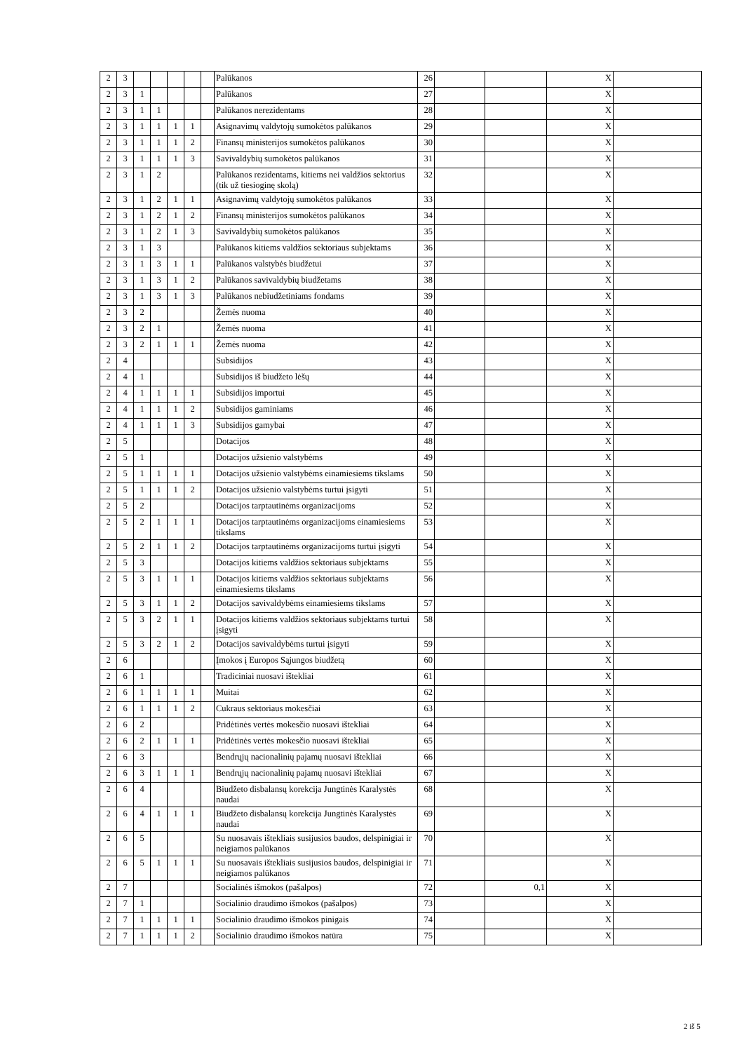| 2 | 3 | | | | | | Palūkanos | 26 | | | X | |
| 2 | 3 | 1 | | | | | Palūkanos | 27 | | | X | |
| 2 | 3 | 1 | 1 | | | | Palūkanos nerezidentams | 28 | | | X | |
| 2 | 3 | 1 | 1 | 1 | 1 | | Asignavimų valdytojų sumokėtos palūkanos | 29 | | | X | |
| 2 | 3 | 1 | 1 | 1 | 2 | | Finansų ministerijos sumokėtos palūkanos | 30 | | | X | |
| 2 | 3 | 1 | 1 | 1 | 3 | | Savivaldybių sumokėtos palūkanos | 31 | | | X | |
| 2 | 3 | 1 | 2 | | | | Palūkanos rezidentams, kitiems nei valdžios sektorius (tik už tiesioginę skolą) | 32 | | | X | |
| 2 | 3 | 1 | 2 | 1 | 1 | | Asignavimų valdytojų sumokėtos palūkanos | 33 | | | X | |
| 2 | 3 | 1 | 2 | 1 | 2 | | Finansų ministerijos sumokėtos palūkanos | 34 | | | X | |
| 2 | 3 | 1 | 2 | 1 | 3 | | Savivaldybių sumokėtos palūkanos | 35 | | | X | |
| 2 | 3 | 1 | 3 | | | | Palūkanos kitiems valdžios sektoriaus subjektams | 36 | | | X | |
| 2 | 3 | 1 | 3 | 1 | 1 | | Palūkanos valstybės biudžetui | 37 | | | X | |
| 2 | 3 | 1 | 3 | 1 | 2 | | Palūkanos savivaldybių biudžetams | 38 | | | X | |
| 2 | 3 | 1 | 3 | 1 | 3 | | Palūkanos nebiudžetiniams fondams | 39 | | | X | |
| 2 | 3 | 2 | | | | | Žemės nuoma | 40 | | | X | |
| 2 | 3 | 2 | 1 | | | | Žemės nuoma | 41 | | | X | |
| 2 | 3 | 2 | 1 | 1 | 1 | | Žemės nuoma | 42 | | | X | |
| 2 | 4 | | | | | | Subsidijos | 43 | | | X | |
| 2 | 4 | 1 | | | | | Subsidijos iš biudžeto lėšų | 44 | | | X | |
| 2 | 4 | 1 | 1 | 1 | 1 | | Subsidijos importui | 45 | | | X | |
| 2 | 4 | 1 | 1 | 1 | 2 | | Subsidijos gaminiams | 46 | | | X | |
| 2 | 4 | 1 | 1 | 1 | 3 | | Subsidijos gamybai | 47 | | | X | |
| 2 | 5 | | | | | | Dotacijos | 48 | | | X | |
| 2 | 5 | 1 | | | | | Dotacijos užsienio valstybėms | 49 | | | X | |
| 2 | 5 | 1 | 1 | 1 | 1 | | Dotacijos užsienio valstybėms einamiesiems tikslams | 50 | | | X | |
| 2 | 5 | 1 | 1 | 1 | 2 | | Dotacijos užsienio valstybėms turtui įsigyti | 51 | | | X | |
| 2 | 5 | 2 | | | | | Dotacijos tarptautinėms organizacijoms | 52 | | | X | |
| 2 | 5 | 2 | 1 | 1 | 1 | | Dotacijos tarptautinėms organizacijoms einamiesiems tikslams | 53 | | | X | |
| 2 | 5 | 2 | 1 | 1 | 2 | | Dotacijos tarptautinėms organizacijoms turtui įsigyti | 54 | | | X | |
| 2 | 5 | 3 | | | | | Dotacijos kitiems valdžios sektoriaus subjektams | 55 | | | X | |
| 2 | 5 | 3 | 1 | 1 | 1 | | Dotacijos kitiems valdžios sektoriaus subjektams einamiesiems tikslams | 56 | | | X | |
| 2 | 5 | 3 | 1 | 1 | 2 | | Dotacijos savivaldybėms einamiesiems tikslams | 57 | | | X | |
| 2 | 5 | 3 | 2 | 1 | 1 | | Dotacijos kitiems valdžios sektoriaus subjektams turtui įsigyti | 58 | | | X | |
| 2 | 5 | 3 | 2 | 1 | 2 | | Dotacijos savivaldybėms turtui įsigyti | 59 | | | X | |
| 2 | 6 | | | | | | Įmokos į Europos Sąjungos biudžetą | 60 | | | X | |
| 2 | 6 | 1 | | | | | Tradiciniai nuosavi ištekliai | 61 | | | X | |
| 2 | 6 | 1 | 1 | 1 | 1 | | Muitai | 62 | | | X | |
| 2 | 6 | 1 | 1 | 1 | 2 | | Cukraus sektoriaus mokesčiai | 63 | | | X | |
| 2 | 6 | 2 | | | | | Pridėtinės vertės mokesčio nuosavi ištekliai | 64 | | | X | |
| 2 | 6 | 2 | 1 | 1 | 1 | | Pridėtinės vertės mokesčio nuosavi ištekliai | 65 | | | X | |
| 2 | 6 | 3 | | | | | Bendrųjų nacionalinių pajamų nuosavi ištekliai | 66 | | | X | |
| 2 | 6 | 3 | 1 | 1 | 1 | | Bendrųjų nacionalinių pajamų nuosavi ištekliai | 67 | | | X | |
| 2 | 6 | 4 | | | | | Biudžeto disbalansų korekcija Jungtinės Karalystės naudai | 68 | | | X | |
| 2 | 6 | 4 | 1 | 1 | 1 | | Biudžeto disbalansų korekcija Jungtinės Karalystės naudai | 69 | | | X | |
| 2 | 6 | 5 | | | | | Su nuosavais ištekliais susijusios baudos, delspinigiai ir neigiamos palūkanos | 70 | | | X | |
| 2 | 6 | 5 | 1 | 1 | 1 | | Su nuosavais ištekliais susijusios baudos, delspinigiai ir neigiamos palūkanos | 71 | | | X | |
| 2 | 7 | | | | | | Socialinės išmokos (pašalpos) | 72 | | 0,1 | X | |
| 2 | 7 | 1 | | | | | Socialinio draudimo išmokos (pašalpos) | 73 | | | X | |
| 2 | 7 | 1 | 1 | 1 | 1 | | Socialinio draudimo išmokos pinigais | 74 | | | X | |
| 2 | 7 | 1 | 1 | 1 | 2 | | Socialinio draudimo išmokos natūra | 75 | | | X | |
2 iš 5